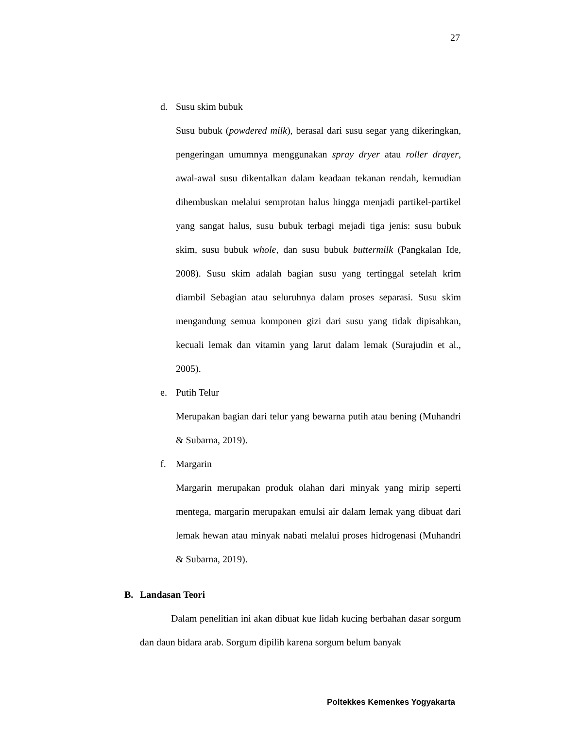27
d. Susu skim bubuk
Susu bubuk (powdered milk), berasal dari susu segar yang dikeringkan, pengeringan umumnya menggunakan spray dryer atau roller drayer, awal-awal susu dikentalkan dalam keadaan tekanan rendah, kemudian dihembuskan melalui semprotan halus hingga menjadi partikel-partikel yang sangat halus, susu bubuk terbagi mejadi tiga jenis: susu bubuk skim, susu bubuk whole, dan susu bubuk buttermilk (Pangkalan Ide, 2008). Susu skim adalah bagian susu yang tertinggal setelah krim diambil Sebagian atau seluruhnya dalam proses separasi. Susu skim mengandung semua komponen gizi dari susu yang tidak dipisahkan, kecuali lemak dan vitamin yang larut dalam lemak (Surajudin et al., 2005).
e. Putih Telur
Merupakan bagian dari telur yang bewarna putih atau bening (Muhandri & Subarna, 2019).
f. Margarin
Margarin merupakan produk olahan dari minyak yang mirip seperti mentega, margarin merupakan emulsi air dalam lemak yang dibuat dari lemak hewan atau minyak nabati melalui proses hidrogenasi (Muhandri & Subarna, 2019).
B. Landasan Teori
Dalam penelitian ini akan dibuat kue lidah kucing berbahan dasar sorgum dan daun bidara arab. Sorgum dipilih karena sorgum belum banyak
Poltekkes Kemenkes Yogyakarta